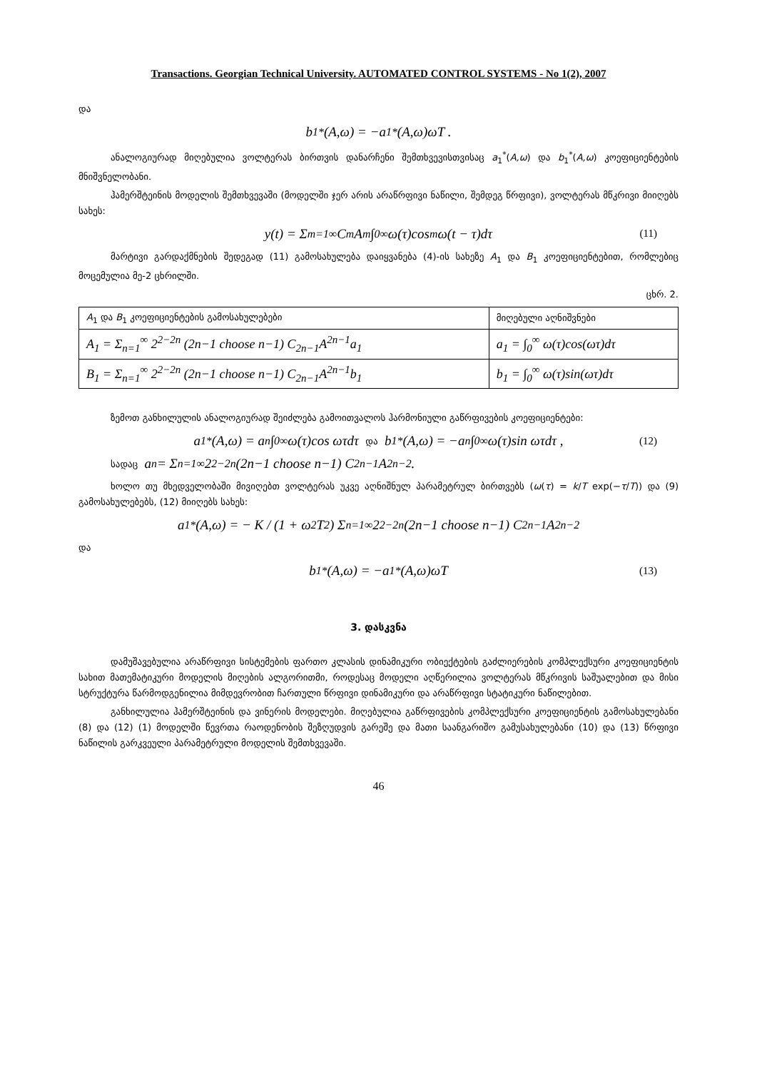Transactions. Georgian Technical University. AUTOMATED CONTROL SYSTEMS - No 1(2), 2007
და
b<sub>1</sub><sup>*</sup>(A,ω) = −a<sub>1</sub><sup>*</sup>(A,ω)ωT .
ანალოგიურად მიღებულია ვოლტერას ბირთვის დანარჩენი შემთხვევისთვისაც a<sub>1</sub><sup>*</sup>(A,ω) და b<sub>1</sub><sup>*</sup>(A,ω) კოეფიციენტების მნიშვნელობანი.
ჰამერშტეინის მოდელის შემთხვევაში (მოდელში ჯერ არის არაწრფივი ნაწილი, შემდეგ წრფივი), ვოლტერას მწკრივი მიიღებს სახეს:
y(t) = Σ<sub>m=1</sub><sup>∞</sup> C<sub>m</sub>A<sup>m</sup> ∫<sub>0</sub><sup>∞</sup> ω(τ)cos<sup>m</sup> ω(t − τ)dτ (11)
მარტივი გარდაქმნების შედეგად (11) გამოსახულება დაიყვანება (4)-ის სახეზე A<sub>1</sub> და B<sub>1</sub> კოეფიციენტებით, რომლებიც მოცემულია მე-2 ცხრილში.
ცხრ. 2.
| A<sub>1</sub> და B<sub>1</sub> კოეფიციენტების გამოსახულებები | მიღებული აღნიშვნები |
| --- | --- |
| A<sub>1</sub> = Σ<sub>n=1</sub><sup>∞</sup> 2<sup>2−2n</sup> (2n−1 choose n−1) C<sub>2n−1</sub>A<sup>2n−1</sup>a<sub>1</sub> | a<sub>1</sub> = ∫<sub>0</sub><sup>∞</sup> ω(τ)cos(ωτ)dτ |
| B<sub>1</sub> = Σ<sub>n=1</sub><sup>∞</sup> 2<sup>2−2n</sup> (2n−1 choose n−1) C<sub>2n−1</sub>A<sup>2n−1</sup>b<sub>1</sub> | b<sub>1</sub> = ∫<sub>0</sub><sup>∞</sup> ω(τ)sin(ωτ)dτ |
ზემოთ განხილულის ანალოგიურად შეიძლება გამოითვალოს ჰარმონიული გაწრფივების კოეფიციენტები:
a<sub>1</sub><sup>*</sup>(A,ω) = a<sub>n</sub>∫<sub>0</sub><sup>∞</sup> ω(τ)cos ωτdτ და b<sub>1</sub><sup>*</sup>(A,ω) = −a<sub>n</sub>∫<sub>0</sub><sup>∞</sup> ω(τ)sin ωτdτ , (12)
სადაც a<sub>n</sub> = Σ<sub>n=1</sub><sup>∞</sup> 2<sup>2−2n</sup> (2n−1 choose n−1) C<sub>2n−1</sub>A<sup>2n−2</sup> .
ხოლო თუ მხედველობაში მივიღებთ ვოლტერას უკვე აღნიშნულ პარამეტრულ ბირთვებს (ω(τ) = k/T exp(−τ/T)) და (9) გამოსახულებებს, (12) მიიღებს სახეს:
a<sub>1</sub><sup>*</sup>(A,ω) = − K / (1 + ω<sup>2</sup>T<sup>2</sup>) Σ<sub>n=1</sub><sup>∞</sup> 2<sup>2−2n</sup> (2n−1 choose n−1) C<sub>2n−1</sub>A<sup>2n−2</sup>
და
b<sub>1</sub><sup>*</sup>(A,ω) = −a<sub>1</sub><sup>*</sup>(A,ω)ωT (13)
3. დასკვნა
დამუშავებულია არაწრფივი სისტემების ფართო კლასის დინამიკური ობიექტების გაძლიერების კომპლექსური კოეფიციენტის სახით მათემატიკური მოდელის მიღების ალგორითმი, როდესაც მოდელი აღწერილია ვოლტერას მწკრივის საშუალებით და მისი სტრუქტურა წარმოდგენილია მიმდევრობით ჩართული წრფივი დინამიკური და არაწრფივი სტატიკური ნაწილებით.
განხილულია ჰამერშტეინის და ვინერის მოდელები. მიღებულია გაწრფივების კომპლექსური კოეფიციენტის გამოსახულებანი (8) და (12) (1) მოდელში წევრთა რაოდენობის შეზღუდვის გარეშე და მათი საანგარიშო გამუსახულებანი (10) და (13) წრფივი ნაწილის გარკვეული პარამეტრული მოდელის შემთხვევაში.
46